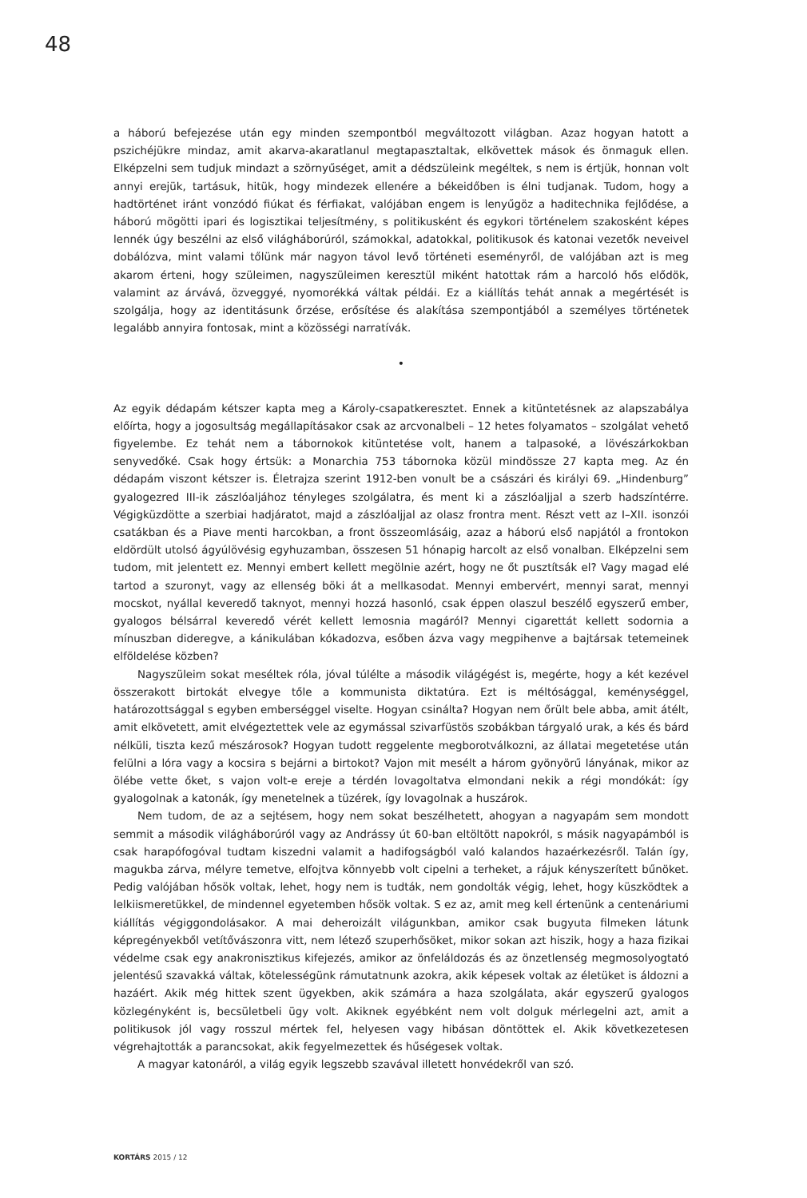48
a háború befejezése után egy minden szempontból megváltozott világban. Azaz hogyan hatott a pszichéjükre mindaz, amit akarva-akaratlanul megtapasztaltak, elkövettek mások és önmaguk ellen. Elképzelni sem tudjuk mindazt a szörnyűséget, amit a dédszüleink megéltek, s nem is értjük, honnan volt annyi erejük, tartásuk, hitük, hogy mindezek ellenére a békeidőben is élni tudjanak. Tudom, hogy a hadtörténet iránt vonzódó fiúkat és férfiakat, valójában engem is lenyűgöz a haditechnika fejlődése, a háború mögötti ipari és logisztikai teljesítmény, s politikusként és egykori történelem szakosként képes lennék úgy beszélni az első világháborúról, számokkal, adatokkal, politikusok és katonai vezetők neveivel dobálózva, mint valami tőlünk már nagyon távol levő történeti eseményről, de valójában azt is meg akarom érteni, hogy szüleimen, nagyszüleimen keresztül miként hatottak rám a harcoló hős elődök, valamint az árvává, özveggyé, nyomorékká váltak példái. Ez a kiállítás tehát annak a megértését is szolgálja, hogy az identitásunk őrzése, erősítése és alakítása szempontjából a személyes történetek legalább annyira fontosak, mint a közösségi narratívák.
•
Az egyik dédapám kétszer kapta meg a Károly-csapatkeresztet. Ennek a kitüntetésnek az alapszabálya előírta, hogy a jogosultság megállapításakor csak az arcvonalbeli – 12 hetes folyamatos – szolgálat vehető figyelembe. Ez tehát nem a tábornokok kitüntetése volt, hanem a talpasoké, a lövészárkokban senyvedőké. Csak hogy értsük: a Monarchia 753 tábornoka közül mindössze 27 kapta meg. Az én dédapám viszont kétszer is. Életrajza szerint 1912-ben vonult be a császári és királyi 69. „Hindenburg” gyalogezred III-ik zászlóaljához tényleges szolgálatra, és ment ki a zászlóaljjal a szerb hadszíntérre. Végigküzdötte a szerbiai hadjáratot, majd a zászlóaljjal az olasz frontra ment. Részt vett az I–XII. isonzói csatákban és a Piave menti harcokban, a front összeomlásáig, azaz a háború első napjától a frontokon eldördült utolsó ágyúlövésig egyhuzamban, összesen 51 hónapig harcolt az első vonalban. Elképzelni sem tudom, mit jelentett ez. Mennyi embert kellett megölnie azért, hogy ne őt pusztítsák el? Vagy magad elé tartod a szuronyt, vagy az ellenség böki át a mellkasodat. Mennyi embervért, mennyi sarat, mennyi mocskot, nyállal keveredő taknyot, mennyi hozzá hasonló, csak éppen olaszul beszélő egyszerű ember, gyalogos bélsárral keveredő vérét kellett lemosnia magáról? Mennyi cigarettát kellett sodornia a mínuszban dideregve, a kánikulában kókadozva, esőben ázva vagy megpihenve a bajtársak tetemeinek elföldelése közben?
Nagyszüleim sokat meséltek róla, jóval túlélte a második világégést is, megérte, hogy a két kezével összerakott birtokát elvegye tőle a kommunista diktatúra. Ezt is méltósággal, keménységgel, határozottsággal s egyben emberséggel viselte. Hogyan csinálta? Hogyan nem őrült bele abba, amit átélt, amit elkövetett, amit elvégeztettek vele az egymással szivarfüstös szobákban tárgyaló urak, a kés és bárd nélküli, tiszta kezű mészárosok? Hogyan tudott reggelente megborotválkozni, az állatai megetetése után felülni a lóra vagy a kocsira s bejárni a birtokot? Vajon mit mesélt a három gyönyörű lányának, mikor az ölébe vette őket, s vajon volt-e ereje a térdén lovagoltatva elmondani nekik a régi mondókát: így gyalogolnak a katonák, így menetelnek a tüzérek, így lovagolnak a huszárok.
Nem tudom, de az a sejtésem, hogy nem sokat beszélhetett, ahogyan a nagyapám sem mondott semmit a második világháborúról vagy az Andrássy út 60-ban eltöltött napokról, s másik nagyapámból is csak harapófogóval tudtam kiszedni valamit a hadifogságból való kalandos hazaérkezésről. Talán így, magukba zárva, mélyre temetve, elfojtva könnyebb volt cipelni a terheket, a rájuk kényszerített bűnöket. Pedig valójában hősök voltak, lehet, hogy nem is tudták, nem gondolták végig, lehet, hogy küszködtek a lelkiismeretükkel, de mindennel egyetemben hősök voltak. S ez az, amit meg kell értenünk a centenáriumi kiállítás végiggondolásakor. A mai deheroizált világunkban, amikor csak bugyuta filmeken látunk képregényekből vetítővászonra vitt, nem létező szuperhősöket, mikor sokan azt hiszik, hogy a haza fizikai védelme csak egy anakronisztikus kifejezés, amikor az önfeláldozás és az önzetlenség megmosolyogtató jelentésű szavakká váltak, kötelességünk rámutatnunk azokra, akik képesek voltak az életüket is áldozni a hazáért. Akik még hittek szent ügyekben, akik számára a haza szolgálata, akár egyszerű gyalogos közlegényként is, becsületbeli ügy volt. Akiknek egyébként nem volt dolguk mérlegelni azt, amit a politikusok jól vagy rosszul mértek fel, helyesen vagy hibásan döntöttek el. Akik következetesen végrehajtották a parancsokat, akik fegyelmezettek és hűségesek voltak.
A magyar katonáról, a világ egyik legszebb szavával illetett honvédekről van szó.
KORTÁRS 2015 / 12